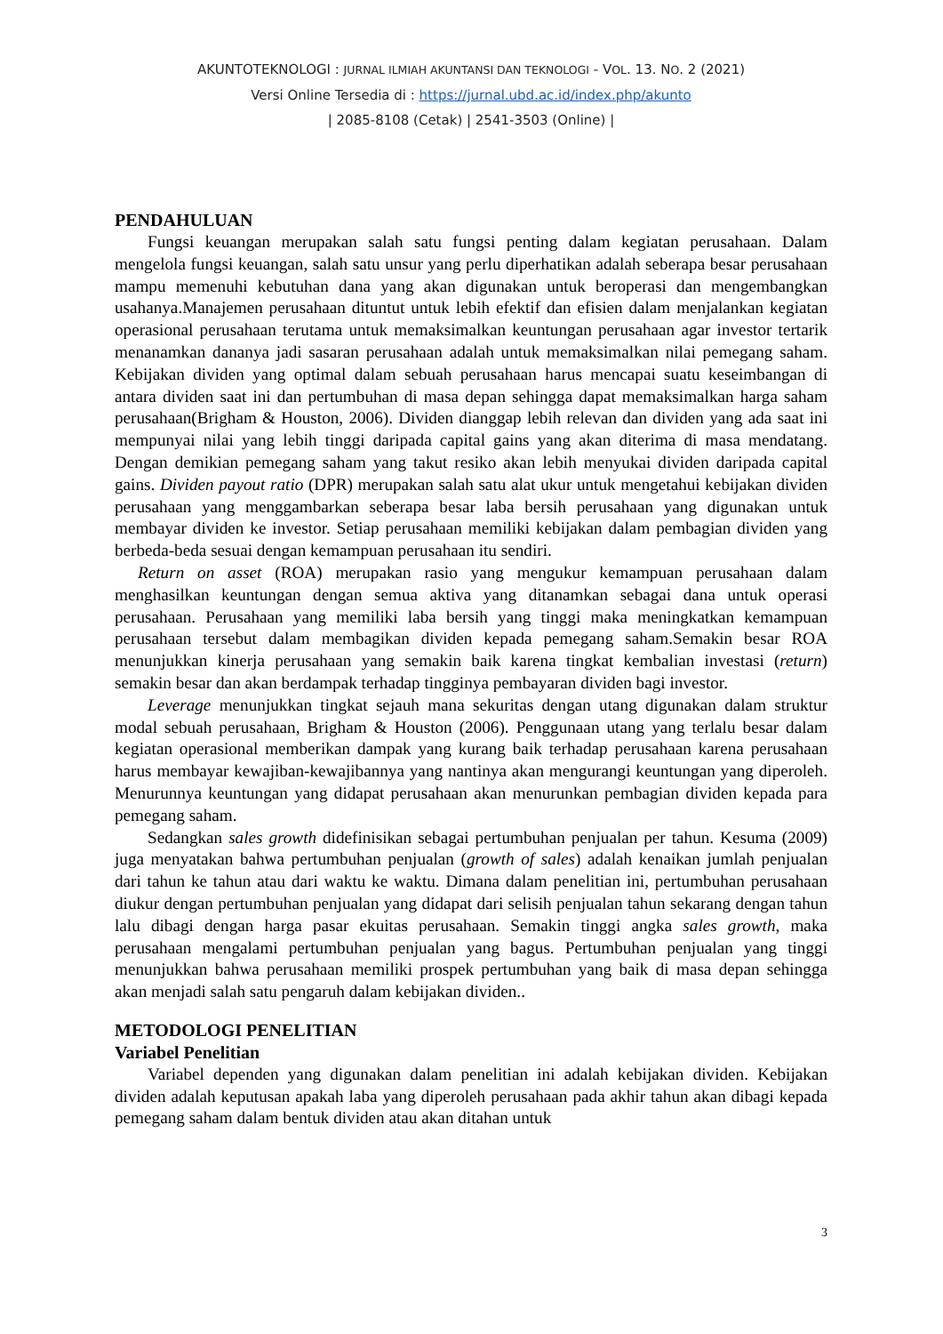AKUNTOTEKNOLOGI : JURNAL ILMIAH AKUNTANSI DAN TEKNOLOGI - VOL. 13. NO. 2 (2021)
Versi Online Tersedia di : https://jurnal.ubd.ac.id/index.php/akunto
| 2085-8108 (Cetak) | 2541-3503 (Online) |
PENDAHULUAN
Fungsi keuangan merupakan salah satu fungsi penting dalam kegiatan perusahaan. Dalam mengelola fungsi keuangan, salah satu unsur yang perlu diperhatikan adalah seberapa besar perusahaan mampu memenuhi kebutuhan dana yang akan digunakan untuk beroperasi dan mengembangkan usahanya.Manajemen perusahaan dituntut untuk lebih efektif dan efisien dalam menjalankan kegiatan operasional perusahaan terutama untuk memaksimalkan keuntungan perusahaan agar investor tertarik menanamkan dananya jadi sasaran perusahaan adalah untuk memaksimalkan nilai pemegang saham. Kebijakan dividen yang optimal dalam sebuah perusahaan harus mencapai suatu keseimbangan di antara dividen saat ini dan pertumbuhan di masa depan sehingga dapat memaksimalkan harga saham perusahaan(Brigham & Houston, 2006). Dividen dianggap lebih relevan dan dividen yang ada saat ini mempunyai nilai yang lebih tinggi daripada capital gains yang akan diterima di masa mendatang. Dengan demikian pemegang saham yang takut resiko akan lebih menyukai dividen daripada capital gains. Dividen payout ratio (DPR) merupakan salah satu alat ukur untuk mengetahui kebijakan dividen perusahaan yang menggambarkan seberapa besar laba bersih perusahaan yang digunakan untuk membayar dividen ke investor. Setiap perusahaan memiliki kebijakan dalam pembagian dividen yang berbeda-beda sesuai dengan kemampuan perusahaan itu sendiri.
Return on asset (ROA) merupakan rasio yang mengukur kemampuan perusahaan dalam menghasilkan keuntungan dengan semua aktiva yang ditanamkan sebagai dana untuk operasi perusahaan. Perusahaan yang memiliki laba bersih yang tinggi maka meningkatkan kemampuan perusahaan tersebut dalam membagikan dividen kepada pemegang saham.Semakin besar ROA menunjukkan kinerja perusahaan yang semakin baik karena tingkat kembalian investasi (return) semakin besar dan akan berdampak terhadap tingginya pembayaran dividen bagi investor.
Leverage menunjukkan tingkat sejauh mana sekuritas dengan utang digunakan dalam struktur modal sebuah perusahaan, Brigham & Houston (2006). Penggunaan utang yang terlalu besar dalam kegiatan operasional memberikan dampak yang kurang baik terhadap perusahaan karena perusahaan harus membayar kewajiban-kewajibannya yang nantinya akan mengurangi keuntungan yang diperoleh. Menurunnya keuntungan yang didapat perusahaan akan menurunkan pembagian dividen kepada para pemegang saham.
Sedangkan sales growth didefinisikan sebagai pertumbuhan penjualan per tahun. Kesuma (2009) juga menyatakan bahwa pertumbuhan penjualan (growth of sales) adalah kenaikan jumlah penjualan dari tahun ke tahun atau dari waktu ke waktu. Dimana dalam penelitian ini, pertumbuhan perusahaan diukur dengan pertumbuhan penjualan yang didapat dari selisih penjualan tahun sekarang dengan tahun lalu dibagi dengan harga pasar ekuitas perusahaan. Semakin tinggi angka sales growth, maka perusahaan mengalami pertumbuhan penjualan yang bagus. Pertumbuhan penjualan yang tinggi menunjukkan bahwa perusahaan memiliki prospek pertumbuhan yang baik di masa depan sehingga akan menjadi salah satu pengaruh dalam kebijakan dividen..
METODOLOGI PENELITIAN
Variabel Penelitian
Variabel dependen yang digunakan dalam penelitian ini adalah kebijakan dividen. Kebijakan dividen adalah keputusan apakah laba yang diperoleh perusahaan pada akhir tahun akan dibagi kepada pemegang saham dalam bentuk dividen atau akan ditahan untuk
3